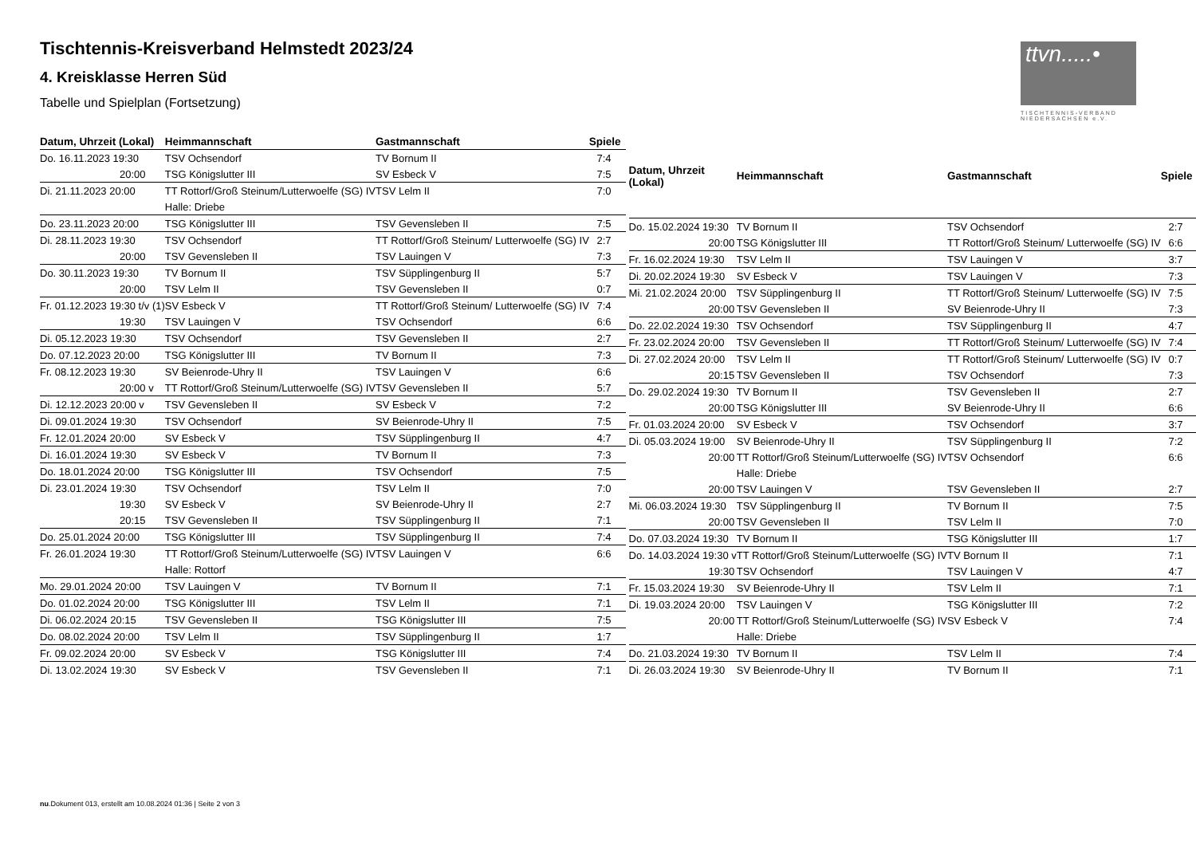ttvn.....•
TISCHTENNIS-VERBAND
NIEDERSACHSEN e.V.
Tischtennis-Kreisverband Helmstedt 2023/24
4. Kreisklasse Herren Süd
Tabelle und Spielplan (Fortsetzung)
| Datum, Uhrzeit (Lokal) | Heimmannschaft | Gastmannschaft | Spiele |
| --- | --- | --- | --- |
| Do. 16.11.2023 19:30 | TSV Ochsendorf | TV Bornum II | 7:4 |
| 20:00 | TSG Königslutter III | SV Esbeck V | 7:5 |
| Di. 21.11.2023 20:00 | TT Rottorf/Groß Steinum/Lutterwoelfe (SG) IV | TSV Lelm II | 7:0 |
| | Halle: Driebe | | |
| Do. 23.11.2023 20:00 | TSG Königslutter III | TSV Gevensleben II | 7:5 |
| Di. 28.11.2023 19:30 | TSV Ochsendorf | TT Rottorf/Groß Steinum/ Lutterwoelfe (SG) IV | 2:7 |
| 20:00 | TSV Gevensleben II | TSV Lauingen V | 7:3 |
| Do. 30.11.2023 19:30 | TV Bornum II | TSV Süpplingenburg II | 5:7 |
| 20:00 | TSV Lelm II | TSV Gevensleben II | 0:7 |
| Fr. 01.12.2023 19:30 t/v (1) | SV Esbeck V | TT Rottorf/Groß Steinum/ Lutterwoelfe (SG) IV | 7:4 |
| 19:30 | TSV Lauingen V | TSV Ochsendorf | 6:6 |
| Di. 05.12.2023 19:30 | TSV Ochsendorf | TSV Gevensleben II | 2:7 |
| Do. 07.12.2023 20:00 | TSG Königslutter III | TV Bornum II | 7:3 |
| Fr. 08.12.2023 19:30 | SV Beienrode-Uhry II | TSV Lauingen V | 6:6 |
| 20:00 v | TT Rottorf/Groß Steinum/Lutterwoelfe (SG) IV | TSV Gevensleben II | 5:7 |
| Di. 12.12.2023 20:00 v | TSV Gevensleben II | SV Esbeck V | 7:2 |
| Di. 09.01.2024 19:30 | TSV Ochsendorf | SV Beienrode-Uhry II | 7:5 |
| Fr. 12.01.2024 20:00 | SV Esbeck V | TSV Süpplingenburg II | 4:7 |
| Di. 16.01.2024 19:30 | SV Esbeck V | TV Bornum II | 7:3 |
| Do. 18.01.2024 20:00 | TSG Königslutter III | TSV Ochsendorf | 7:5 |
| Di. 23.01.2024 19:30 | TSV Ochsendorf | TSV Lelm II | 7:0 |
| 19:30 | SV Esbeck V | SV Beienrode-Uhry II | 2:7 |
| 20:15 | TSV Gevensleben II | TSV Süpplingenburg II | 7:1 |
| Do. 25.01.2024 20:00 | TSG Königslutter III | TSV Süpplingenburg II | 7:4 |
| Fr. 26.01.2024 19:30 | TT Rottorf/Groß Steinum/Lutterwoelfe (SG) IV | TSV Lauingen V | 6:6 |
| | Halle: Rottorf | | |
| Mo. 29.01.2024 20:00 | TSV Lauingen V | TV Bornum II | 7:1 |
| Do. 01.02.2024 20:00 | TSG Königslutter III | TSV Lelm II | 7:1 |
| Di. 06.02.2024 20:15 | TSV Gevensleben II | TSG Königslutter III | 7:5 |
| Do. 08.02.2024 20:00 | TSV Lelm II | TSV Süpplingenburg II | 1:7 |
| Fr. 09.02.2024 20:00 | SV Esbeck V | TSG Königslutter III | 7:4 |
| Di. 13.02.2024 19:30 | SV Esbeck V | TSV Gevensleben II | 7:1 |
| Datum, Uhrzeit (Lokal) | Heimmannschaft | Gastmannschaft | Spiele |
| --- | --- | --- | --- |
| Do. 15.02.2024 19:30 | TV Bornum II | TSV Ochsendorf | 2:7 |
| 20:00 | TSG Königslutter III | TT Rottorf/Groß Steinum/ Lutterwoelfe (SG) IV | 6:6 |
| Fr. 16.02.2024 19:30 | TSV Lelm II | TSV Lauingen V | 3:7 |
| Di. 20.02.2024 19:30 | SV Esbeck V | TSV Lauingen V | 7:3 |
| Mi. 21.02.2024 20:00 | TSV Süpplingenburg II | TT Rottorf/Groß Steinum/ Lutterwoelfe (SG) IV | 7:5 |
| 20:00 | TSV Gevensleben II | SV Beienrode-Uhry II | 7:3 |
| Do. 22.02.2024 19:30 | TSV Ochsendorf | TSV Süpplingenburg II | 4:7 |
| Fr. 23.02.2024 20:00 | TSV Gevensleben II | TT Rottorf/Groß Steinum/ Lutterwoelfe (SG) IV | 7:4 |
| Di. 27.02.2024 20:00 | TSV Lelm II | TT Rottorf/Groß Steinum/ Lutterwoelfe (SG) IV | 0:7 |
| 20:15 | TSV Gevensleben II | TSV Ochsendorf | 7:3 |
| Do. 29.02.2024 19:30 | TV Bornum II | TSV Gevensleben II | 2:7 |
| 20:00 | TSG Königslutter III | SV Beienrode-Uhry II | 6:6 |
| Fr. 01.03.2024 20:00 | SV Esbeck V | TSV Ochsendorf | 3:7 |
| Di. 05.03.2024 19:00 | SV Beienrode-Uhry II | TSV Süpplingenburg II | 7:2 |
| 20:00 | TT Rottorf/Groß Steinum/Lutterwoelfe (SG) IV | TSV Ochsendorf | 6:6 |
| | Halle: Driebe | | |
| 20:00 | TSV Lauingen V | TSV Gevensleben II | 2:7 |
| Mi. 06.03.2024 19:30 | TSV Süpplingenburg II | TV Bornum II | 7:5 |
| 20:00 | TSV Gevensleben II | TSV Lelm II | 7:0 |
| Do. 07.03.2024 19:30 | TV Bornum II | TSG Königslutter III | 1:7 |
| Do. 14.03.2024 19:30 v | TT Rottorf/Groß Steinum/Lutterwoelfe (SG) IV | TV Bornum II | 7:1 |
| 19:30 | TSV Ochsendorf | TSV Lauingen V | 4:7 |
| Fr. 15.03.2024 19:30 | SV Beienrode-Uhry II | TSV Lelm II | 7:1 |
| Di. 19.03.2024 20:00 | TSV Lauingen V | TSG Königslutter III | 7:2 |
| 20:00 | TT Rottorf/Groß Steinum/Lutterwoelfe (SG) IV | SV Esbeck V | 7:4 |
| | Halle: Driebe | | |
| Do. 21.03.2024 19:30 | TV Bornum II | TSV Lelm II | 7:4 |
| Di. 26.03.2024 19:30 | SV Beienrode-Uhry II | TV Bornum II | 7:1 |
nu.Dokument 013, erstellt am 10.08.2024 01:36 | Seite 2 von 3